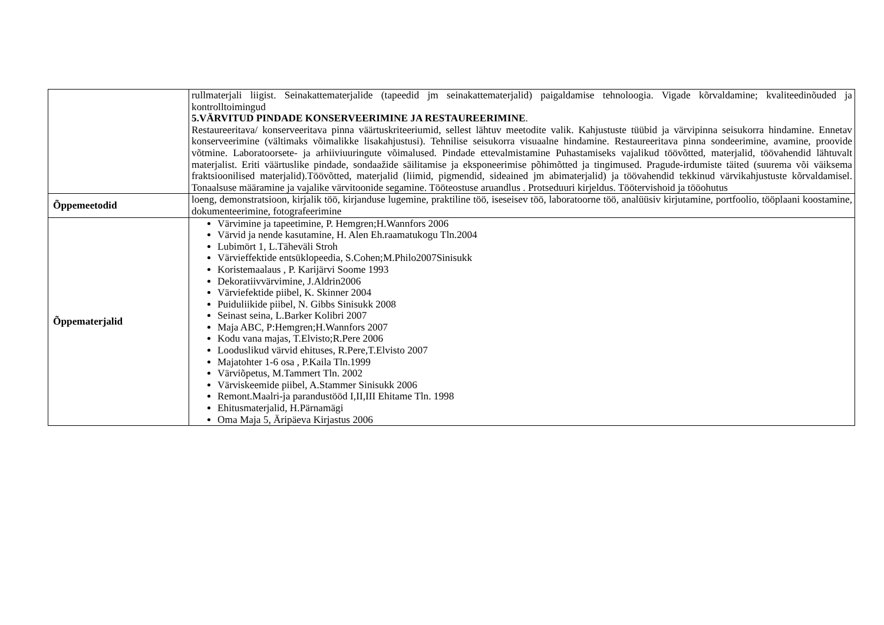| | rullmaterjali liigist. Seinakattematerjalide (tapeedid jm seinakattematerjalid) paigaldamise tehnoloogia. Vigade kõrvaldamine; kvaliteedinõuded ja kontrolltoimingud 5.VÄRVITUD PINDADE KONSERVEERIMINE JA RESTAUREERIMINE . Restaureeritava/ konserveeritava pinna väärtuskriteeriumid, sellest lähtuv meetodite valik. Kahjustuste tüübid ja värvipinna seisukorra hindamine. Ennetav konserveerimine (vältimaks võimalikke lisakahjustusi). Tehnilise seisukorra visuaalne hindamine. Restaureeritava pinna sondeerimine, avamine, proovide võtmine. Laboratoorsete- ja arhiiviuuringute võimalused. Pindade ettevalmistamine Puhastamiseks vajalikud töövõtted, materjalid, töövahendid lähtuvalt materjalist. Eriti väärtuslike pindade, sondaažide säilitamise ja eksponeerimise põhimõtted ja tingimused. Pragude-irdumiste täited (suurema või väiksema fraktsioonilised materjalid).Töövõtted, materjalid (liimid, pigmendid, sideained jm abimaterjalid) ja töövahendid tekkinud värvikahjustuste kõrvaldamisel. Tonaalsuse määramine ja vajalike värvitoonide segamine. Tööteostuse aruandlus . Protseduuri kirjeldus. Töötervishoid ja tööohutus |
| Õppemeetodid | loeng, demonstratsioon, kirjalik töö, kirjanduse lugemine, praktiline töö, iseseisev töö, laboratoorne töö, analüüsiv kirjutamine, portfoolio, tööplaani koostamine, dokumenteerimine, fotografeerimine |
| Õppematerjalid | Värvimine ja tapeetimine, P. Hemgren;H.Wannfors 2006 Värvid ja nende kasutamine, H. Alen Eh.raamatukogu Tln.2004 Lubimört 1, L.Täheväli Stroh Värvieffektide entsüklopeedia, S.Cohen;M.Philo2007Sinisukk Koristemaalaus , P. Karijärvi Soome 1993 Dekoratiivvärvimine, J.Aldrin2006 Värviefektide piibel, K. Skinner 2004 Puiduliikide piibel, N. Gibbs Sinisukk 2008 Seinast seina, L.Barker Kolibri 2007 Maja ABC, P:Hemgren;H.Wannfors 2007 Kodu vana majas, T.Elvisto;R.Pere 2006 Looduslikud värvid ehituses, R.Pere,T.Elvisto 2007 Majatohter 1-6 osa , P.Kaila Tln.1999 Värviõpetus, M.Tammert Tln. 2002 Värviskeemide piibel, A.Stammer Sinisukk 2006 Remont.Maalri-ja parandustööd I,II,III Ehitame Tln. 1998 Ehitusmaterjalid, H.Pärnamägi Oma Maja 5, Äripäeva Kirjastus 2006 |